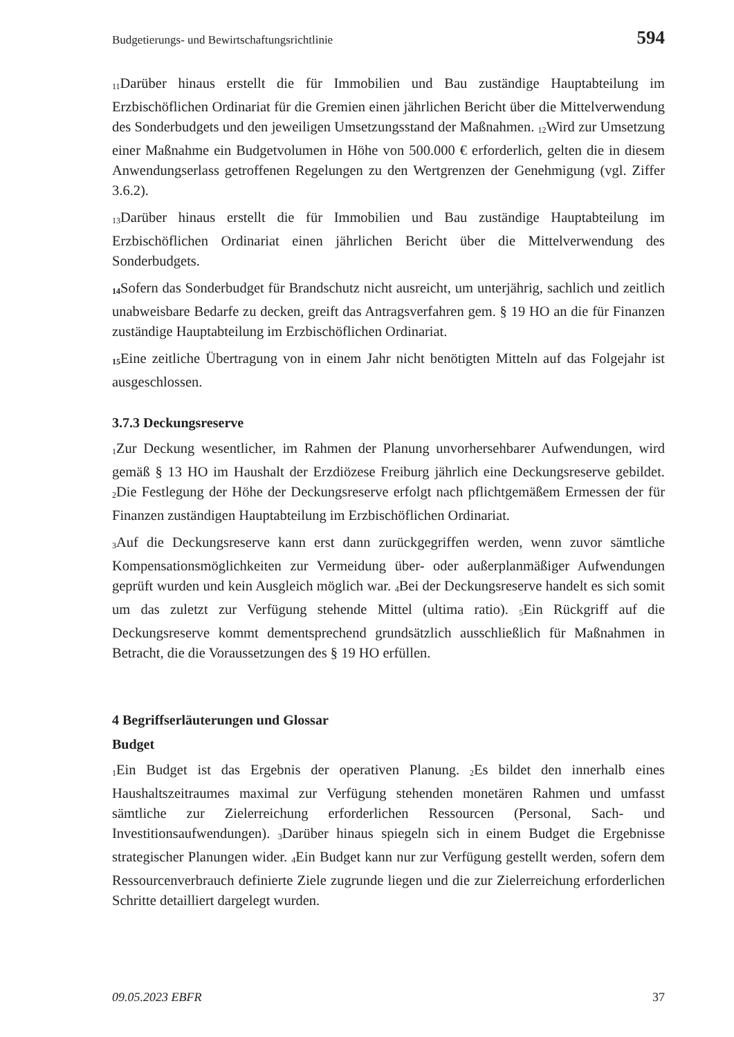Budgetierungs- und Bewirtschaftungsrichtlinie 594
<sub>11</sub>Darüber hinaus erstellt die für Immobilien und Bau zuständige Hauptabteilung im Erzbischöflichen Ordinariat für die Gremien einen jährlichen Bericht über die Mittelverwendung des Sonderbudgets und den jeweiligen Umsetzungsstand der Maßnahmen. <sub>12</sub>Wird zur Umsetzung einer Maßnahme ein Budgetvolumen in Höhe von 500.000 € erforderlich, gelten die in diesem Anwendungserlass getroffenen Regelungen zu den Wertgrenzen der Genehmigung (vgl. Ziffer 3.6.2).
<sub>13</sub>Darüber hinaus erstellt die für Immobilien und Bau zuständige Hauptabteilung im Erzbischöflichen Ordinariat einen jährlichen Bericht über die Mittelverwendung des Sonderbudgets.
<sub>14</sub>Sofern das Sonderbudget für Brandschutz nicht ausreicht, um unterjährig, sachlich und zeitlich unabweisbare Bedarfe zu decken, greift das Antragsverfahren gem. § 19 HO an die für Finanzen zuständige Hauptabteilung im Erzbischöflichen Ordinariat.
<sub>15</sub>Eine zeitliche Übertragung von in einem Jahr nicht benötigten Mitteln auf das Folgejahr ist ausgeschlossen.
3.7.3 Deckungsreserve
<sub>1</sub>Zur Deckung wesentlicher, im Rahmen der Planung unvorhersehbarer Aufwendungen, wird gemäß § 13 HO im Haushalt der Erzdiözese Freiburg jährlich eine Deckungsreserve gebildet. <sub>2</sub>Die Festlegung der Höhe der Deckungsreserve erfolgt nach pflichtgemäßem Ermessen der für Finanzen zuständigen Hauptabteilung im Erzbischöflichen Ordinariat.
<sub>3</sub>Auf die Deckungsreserve kann erst dann zurückgegriffen werden, wenn zuvor sämtliche Kompensationsmöglichkeiten zur Vermeidung über- oder außerplanmäßiger Aufwendungen geprüft wurden und kein Ausgleich möglich war. <sub>4</sub>Bei der Deckungsreserve handelt es sich somit um das zuletzt zur Verfügung stehende Mittel (ultima ratio). <sub>5</sub>Ein Rückgriff auf die Deckungsreserve kommt dementsprechend grundsätzlich ausschließlich für Maßnahmen in Betracht, die die Voraussetzungen des § 19 HO erfüllen.
4 Begriffserläuterungen und Glossar
Budget
<sub>1</sub>Ein Budget ist das Ergebnis der operativen Planung. <sub>2</sub>Es bildet den innerhalb eines Haushaltszeitraumes maximal zur Verfügung stehenden monetären Rahmen und umfasst sämtliche zur Zielerreichung erforderlichen Ressourcen (Personal, Sach- und Investitionsaufwendungen). <sub>3</sub>Darüber hinaus spiegeln sich in einem Budget die Ergebnisse strategischer Planungen wider. <sub>4</sub>Ein Budget kann nur zur Verfügung gestellt werden, sofern dem Ressourcenverbrauch definierte Ziele zugrunde liegen und die zur Zielerreichung erforderlichen Schritte detailliert dargelegt wurden.
09.05.2023 EBFR 37